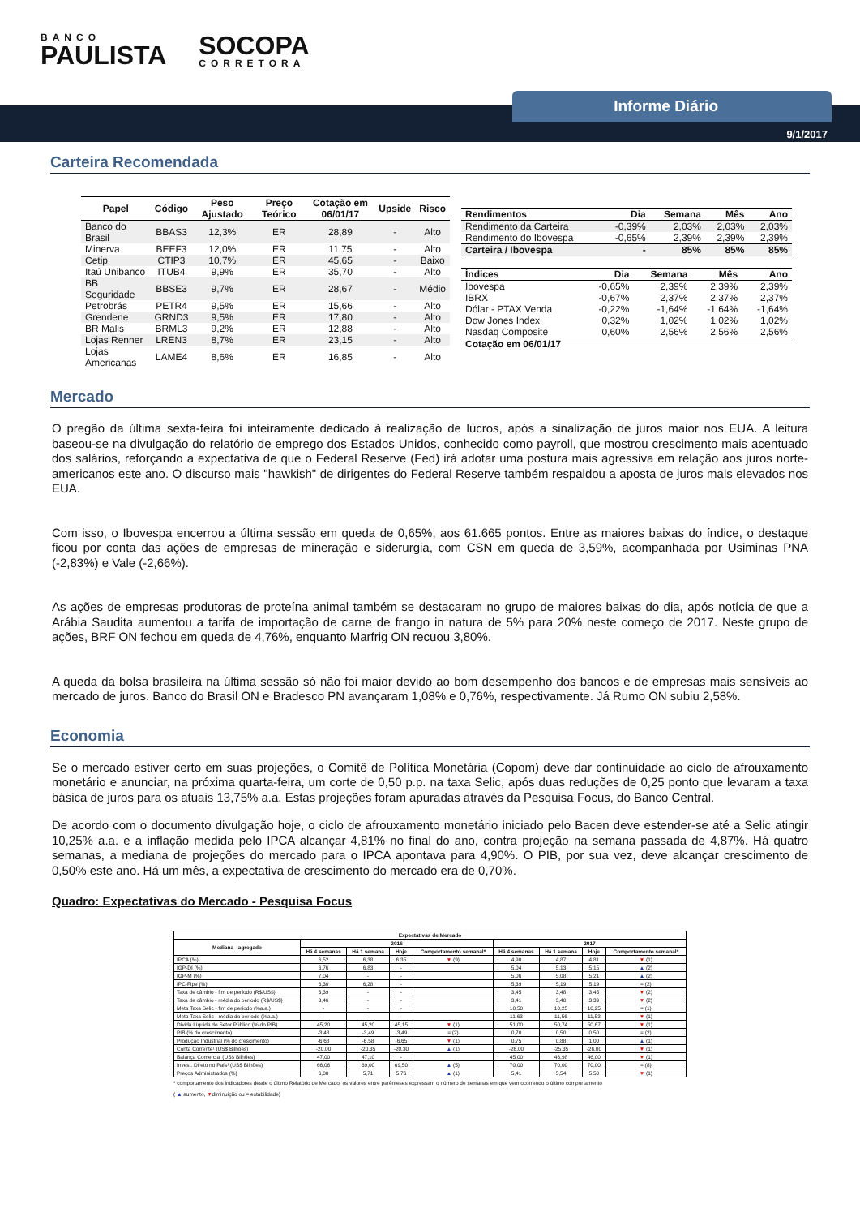BANCO
PAULISTA
SOCOPA
CORRETORA
Informe Diário
9/1/2017
Carteira Recomendada
| Papel | Código | Peso Ajustado | Preço Teórico | Cotação em 06/01/17 | Upside | Risco |
| --- | --- | --- | --- | --- | --- | --- |
| Banco do Brasil | BBAS3 | 12,3% | ER | 28,89 | - | Alto |
| Minerva | BEEF3 | 12,0% | ER | 11,75 | - | Alto |
| Cetip | CTIP3 | 10,7% | ER | 45,65 | - | Baixo |
| Itaú Unibanco | ITUB4 | 9,9% | ER | 35,70 | - | Alto |
| BB Seguridade | BBSE3 | 9,7% | ER | 28,67 | - | Médio |
| Petrobrás | PETR4 | 9,5% | ER | 15,66 | - | Alto |
| Grendene | GRND3 | 9,5% | ER | 17,80 | - | Alto |
| BR Malls | BRML3 | 9,2% | ER | 12,88 | - | Alto |
| Lojas Renner | LREN3 | 8,7% | ER | 23,15 | - | Alto |
| Lojas Americanas | LAME4 | 8,6% | ER | 16,85 | - | Alto |
| Rendimentos | Dia | Semana | Mês | Ano |
| --- | --- | --- | --- | --- |
| Rendimento da Carteira | -0,39% | 2,03% | 2,03% | 2,03% |
| Rendimento do Ibovespa | -0,65% | 2,39% | 2,39% | 2,39% |
| Carteira / Ibovespa | - | 85% | 85% | 85% |
| Índices | Dia | Semana | Mês | Ano |
| --- | --- | --- | --- | --- |
| Ibovespa | -0,65% | 2,39% | 2,39% | 2,39% |
| IBRX | -0,67% | 2,37% | 2,37% | 2,37% |
| Dólar - PTAX Venda | -0,22% | -1,64% | -1,64% | -1,64% |
| Dow Jones Index | 0,32% | 1,02% | 1,02% | 1,02% |
| Nasdaq Composite | 0,60% | 2,56% | 2,56% | 2,56% |
| Cotação em 06/01/17 | | | | |
Mercado
O pregão da última sexta-feira foi inteiramente dedicado à realização de lucros, após a sinalização de juros maior nos EUA. A leitura baseou-se na divulgação do relatório de emprego dos Estados Unidos, conhecido como payroll, que mostrou crescimento mais acentuado dos salários, reforçando a expectativa de que o Federal Reserve (Fed) irá adotar uma postura mais agressiva em relação aos juros norte-americanos este ano. O discurso mais "hawkish" de dirigentes do Federal Reserve também respaldou a aposta de juros mais elevados nos EUA.
Com isso, o Ibovespa encerrou a última sessão em queda de 0,65%, aos 61.665 pontos. Entre as maiores baixas do índice, o destaque ficou por conta das ações de empresas de mineração e siderurgia, com CSN em queda de 3,59%, acompanhada por Usiminas PNA (-2,83%) e Vale (-2,66%).
As ações de empresas produtoras de proteína animal também se destacaram no grupo de maiores baixas do dia, após notícia de que a Arábia Saudita aumentou a tarifa de importação de carne de frango in natura de 5% para 20% neste começo de 2017. Neste grupo de ações, BRF ON fechou em queda de 4,76%, enquanto Marfrig ON recuou 3,80%.
A queda da bolsa brasileira na última sessão só não foi maior devido ao bom desempenho dos bancos e de empresas mais sensíveis ao mercado de juros. Banco do Brasil ON e Bradesco PN avançaram 1,08% e 0,76%, respectivamente. Já Rumo ON subiu 2,58%.
Economia
Se o mercado estiver certo em suas projeções, o Comitê de Política Monetária (Copom) deve dar continuidade ao ciclo de afrouxamento monetário e anunciar, na próxima quarta-feira, um corte de 0,50 p.p. na taxa Selic, após duas reduções de 0,25 ponto que levaram a taxa básica de juros para os atuais 13,75% a.a. Estas projeções foram apuradas através da Pesquisa Focus, do Banco Central.
De acordo com o documento divulgação hoje, o ciclo de afrouxamento monetário iniciado pelo Bacen deve estender-se até a Selic atingir 10,25% a.a. e a inflação medida pelo IPCA alcançar 4,81% no final do ano, contra projeção na semana passada de 4,87%. Há quatro semanas, a mediana de projeções do mercado para o IPCA apontava para 4,90%. O PIB, por sua vez, deve alcançar crescimento de 0,50% este ano. Há um mês, a expectativa de crescimento do mercado era de 0,70%.
Quadro: Expectativas do Mercado - Pesquisa Focus
| Expectativas de Mercado | | | | | | | | |
| --- | --- | --- | --- | --- | --- | --- | --- | --- |
| Mediana - agregado | 2016 | | | | 2017 | | | |
| | Há 4 semanas | Há 1 semana | Hoje | Comportamento semanal* | Há 4 semanas | Há 1 semana | Hoje | Comportamento semanal* |
| IPCA (%) | 6,52 | 6,38 | 6,35 | ▼ (9) | 4,90 | 4,87 | 4,81 | ▼ (1) |
| IGP-DI (%) | 6,76 | 6,83 | - | | 5,04 | 5,13 | 5,15 | ▲ (2) |
| IGP-M (%) | 7,04 | - | - | | 5,06 | 5,08 | 5,21 | ▲ (2) |
| IPC-Fipe (%) | 6,30 | 6,28 | - | | 5,39 | 5,19 | 5,19 | = (2) |
| Taxa de câmbio - fim de período (R$/US$) | 3,39 | - | - | | 3,45 | 3,48 | 3,45 | ▼ (2) |
| Taxa de câmbio - média do período (R$/US$) | 3,46 | - | - | | 3,41 | 3,40 | 3,39 | ▼ (2) |
| Meta Taxa Selic - fim de período (%a.a.) | - | - | - | | 10,50 | 10,25 | 10,25 | = (1) |
| Meta Taxa Selic - média do período (%a.a.) | - | - | - | | 11,63 | 11,56 | 11,53 | ▼ (1) |
| Dívida Líquida do Setor Público (% do PIB) | 45,20 | 45,20 | 45,15 | ▼ (1) | 51,00 | 50,74 | 50,67 | ▼ (1) |
| PIB (% do crescimento) | -3,48 | -3,49 | -3,49 | = (2) | 0,70 | 0,50 | 0,50 | = (2) |
| Produção Industrial (% do crescimento) | -6,68 | -6,58 | -6,65 | ▼ (1) | 0,75 | 0,88 | 1,00 | ▲ (1) |
| Conta Corrente¹ (US$ Bilhões) | -20,00 | -20,35 | -20,30 | ▲ (1) | -26,00 | -25,35 | -26,00 | ▼ (1) |
| Balança Comercial (US$ Bilhões) | 47,00 | 47,10 | - | | 45,00 | 46,98 | 46,00 | ▼ (1) |
| Invest. Direto no País¹ (US$ Bilhões) | 66,06 | 69,00 | 69,50 | ▲ (5) | 70,00 | 70,00 | 70,00 | = (8) |
| Preços Administrados (%) | 6,00 | 5,71 | 5,76 | ▲ (1) | 5,41 | 5,54 | 5,50 | ▼ (1) |
* comportamento dos indicadores desde o último Relatório de Mercado; os valores entre parênteses expressam o número de semanas em que vem ocorrendo o último comportamento
( ▲ aumento, ▼diminuição ou = estabilidade)